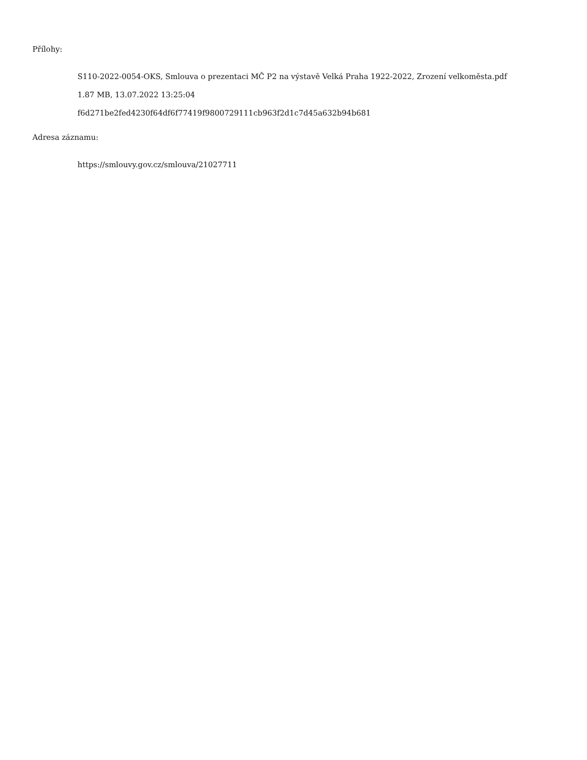Přílohy:
S110-2022-0054-OKS, Smlouva o prezentaci MČ P2 na výstavě Velká Praha 1922-2022, Zrození velkoměsta.pdf
1.87 MB, 13.07.2022 13:25:04
f6d271be2fed4230f64df6f77419f9800729111cb963f2d1c7d45a632b94b681
Adresa záznamu:
https://smlouvy.gov.cz/smlouva/21027711